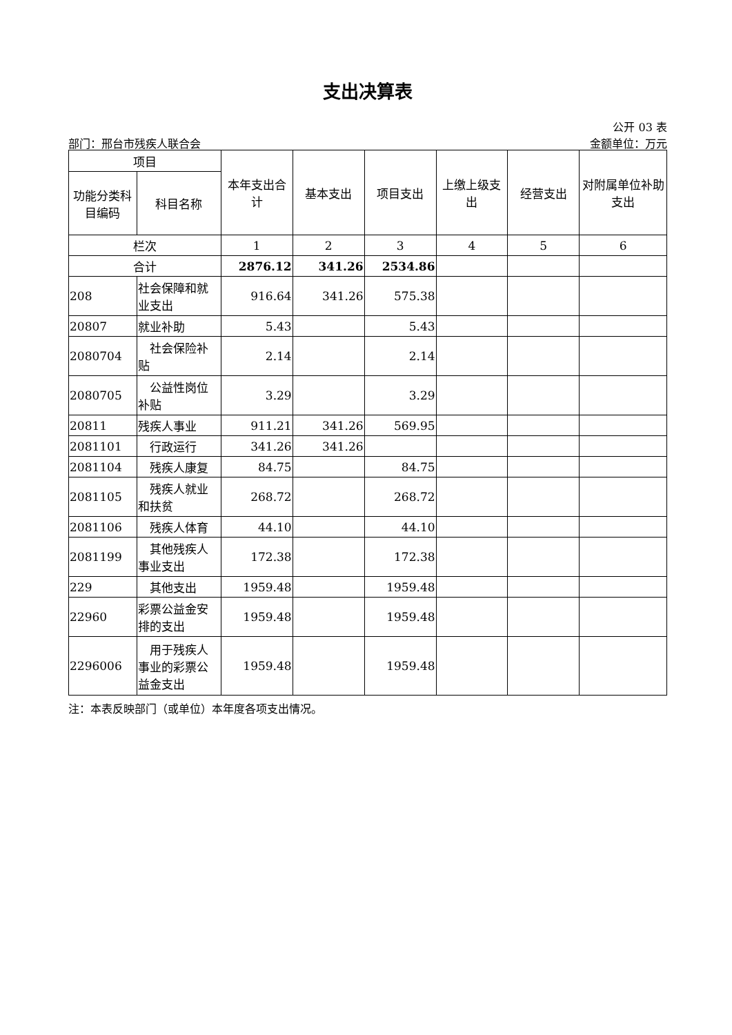支出决算表
公开 03 表
部门：邢台市残疾人联合会 金额单位：万元
| 项目 | | 本年支出合计 | 基本支出 | 项目支出 | 上缴上级支出 | 经营支出 | 对附属单位补助支出 |
| --- | --- | --- | --- | --- | --- | --- | --- |
| 功能分类科目编码 | 科目名称 | | | | | | |
| 栏次 | | 1 | 2 | 3 | 4 | 5 | 6 |
| 合计 | | 2876.12 | 341.26 | 2534.86 | | | |
| 208 | 社会保障和就业支出 | 916.64 | 341.26 | 575.38 | | | |
| 20807 | 就业补助 | 5.43 | | 5.43 | | | |
| 2080704 | 社会保险补贴 | 2.14 | | 2.14 | | | |
| 2080705 | 公益性岗位补贴 | 3.29 | | 3.29 | | | |
| 20811 | 残疾人事业 | 911.21 | 341.26 | 569.95 | | | |
| 2081101 | 行政运行 | 341.26 | 341.26 | | | | |
| 2081104 | 残疾人康复 | 84.75 | | 84.75 | | | |
| 2081105 | 残疾人就业和扶贫 | 268.72 | | 268.72 | | | |
| 2081106 | 残疾人体育 | 44.10 | | 44.10 | | | |
| 2081199 | 其他残疾人事业支出 | 172.38 | | 172.38 | | | |
| 229 | 其他支出 | 1959.48 | | 1959.48 | | | |
| 22960 | 彩票公益金安排的支出 | 1959.48 | | 1959.48 | | | |
| 2296006 | 用于残疾人事业的彩票公益金支出 | 1959.48 | | 1959.48 | | | |
注：本表反映部门（或单位）本年度各项支出情况。